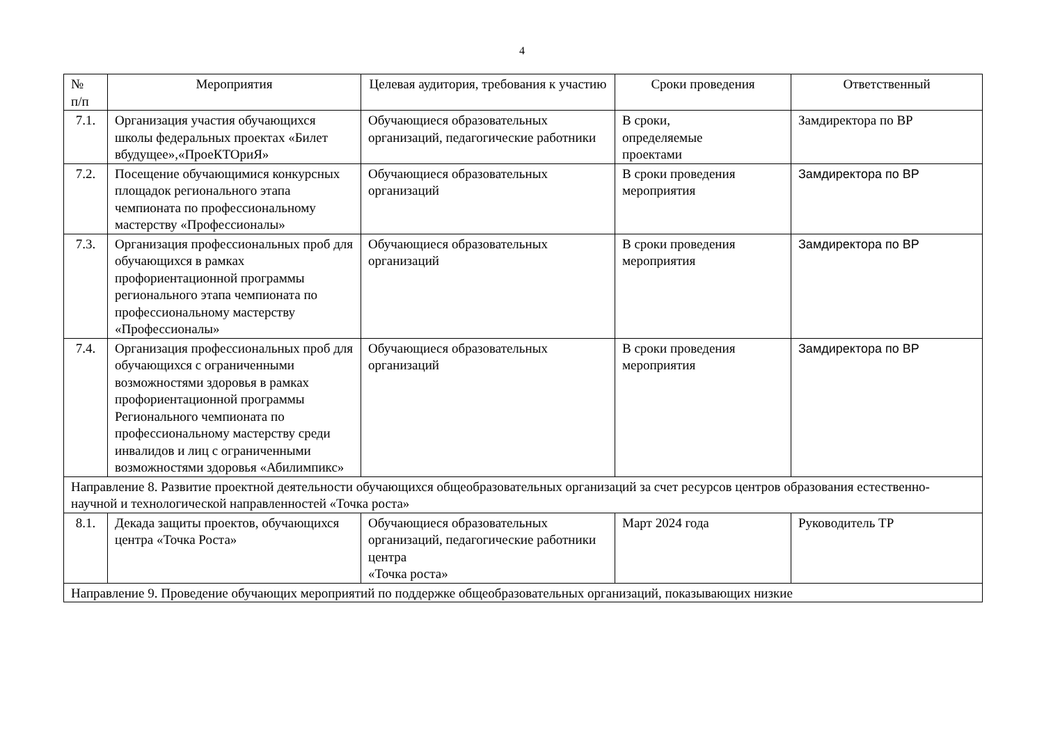4
| № п/п | Мероприятия | Целевая аудитория, требования к участию | Сроки проведения | Ответственный |
| --- | --- | --- | --- | --- |
| 7.1. | Организация участия обучающихся школы федеральных проектах «Билет вбудущее»,«ПроеКТОриЯ» | Обучающиеся образовательных организаций, педагогические работники | В сроки, определяемые проектами | Замдиректора по ВР |
| 7.2. | Посещение обучающимися конкурсных площадок регионального этапа чемпионата по профессиональному мастерству «Профессионалы» | Обучающиеся образовательных организаций | В сроки проведения мероприятия | Замдиректора по ВР |
| 7.3. | Организация профессиональных проб для обучающихся в рамках профориентационной программы регионального этапа чемпионата по профессиональному мастерству «Профессионалы» | Обучающиеся образовательных организаций | В сроки проведения мероприятия | Замдиректора по ВР |
| 7.4. | Организация профессиональных проб для обучающихся с ограниченными возможностями здоровья в рамках профориентационной программы Регионального чемпионата по профессиональному мастерству среди инвалидов и лиц с ограниченными возможностями здоровья «Абилимпикс» | Обучающиеся образовательных организаций | В сроки проведения мероприятия | Замдиректора по ВР |
| Направление 8. Развитие проектной деятельности обучающихся общеобразовательных организаций за счет ресурсов центров образования естественно-научной и технологической направленностей «Точка роста» | | | | |
| 8.1. | Декада защиты проектов, обучающихся центра «Точка Роста» | Обучающиеся образовательных организаций, педагогические работники центра «Точка роста» | Март 2024 года | Руководитель ТР |
| Направление 9. Проведение обучающих мероприятий по поддержке общеобразовательных организаций, показывающих низкие | | | | |